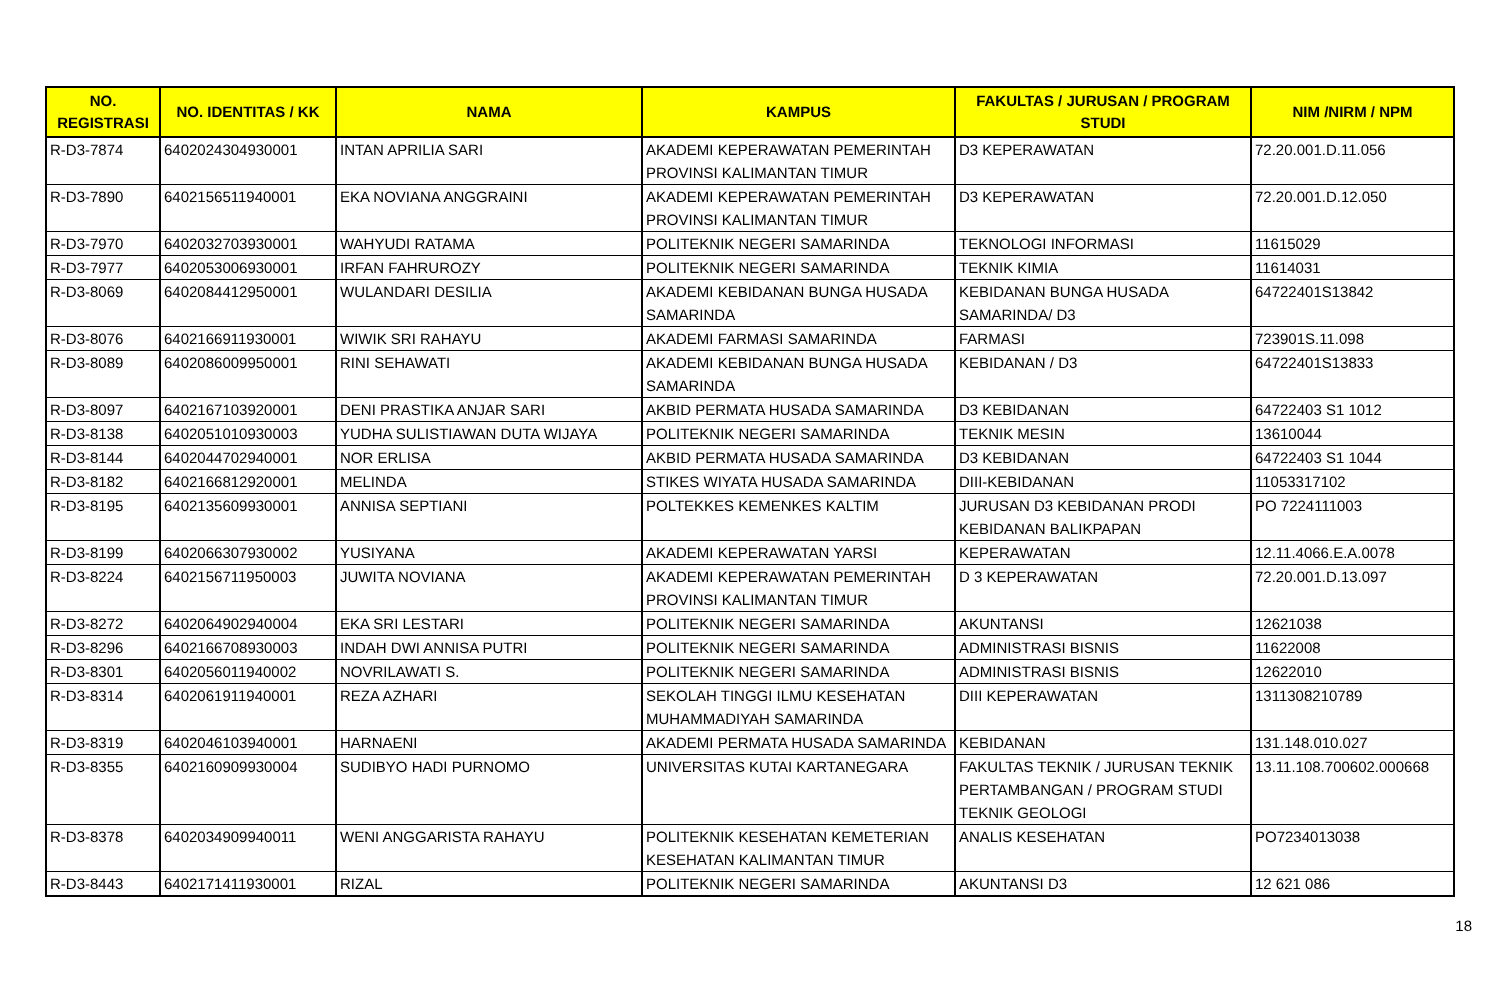| NO. REGISTRASI | NO. IDENTITAS / KK | NAMA | KAMPUS | FAKULTAS / JURUSAN / PROGRAM STUDI | NIM /NIRM / NPM |
| --- | --- | --- | --- | --- | --- |
| R-D3-7874 | 6402024304930001 | INTAN APRILIA SARI | AKADEMI KEPERAWATAN PEMERINTAH PROVINSI KALIMANTAN TIMUR | D3 KEPERAWATAN | 72.20.001.D.11.056 |
| R-D3-7890 | 6402156511940001 | EKA NOVIANA ANGGRAINI | AKADEMI KEPERAWATAN PEMERINTAH PROVINSI KALIMANTAN TIMUR | D3 KEPERAWATAN | 72.20.001.D.12.050 |
| R-D3-7970 | 6402032703930001 | WAHYUDI RATAMA | POLITEKNIK NEGERI SAMARINDA | TEKNOLOGI INFORMASI | 11615029 |
| R-D3-7977 | 6402053006930001 | IRFAN FAHRUROZY | POLITEKNIK NEGERI SAMARINDA | TEKNIK KIMIA | 11614031 |
| R-D3-8069 | 6402084412950001 | WULANDARI DESILIA | AKADEMI KEBIDANAN BUNGA HUSADA SAMARINDA | KEBIDANAN BUNGA HUSADA SAMARINDA/ D3 | 64722401S13842 |
| R-D3-8076 | 6402166911930001 | WIWIK SRI RAHAYU | AKADEMI FARMASI SAMARINDA | FARMASI | 723901S.11.098 |
| R-D3-8089 | 6402086009950001 | RINI SEHAWATI | AKADEMI KEBIDANAN BUNGA HUSADA SAMARINDA | KEBIDANAN / D3 | 64722401S13833 |
| R-D3-8097 | 6402167103920001 | DENI PRASTIKA ANJAR SARI | AKBID PERMATA HUSADA SAMARINDA | D3 KEBIDANAN | 64722403 S1 1012 |
| R-D3-8138 | 6402051010930003 | YUDHA SULISTIAWAN DUTA WIJAYA | POLITEKNIK NEGERI SAMARINDA | TEKNIK MESIN | 13610044 |
| R-D3-8144 | 6402044702940001 | NOR ERLISA | AKBID PERMATA HUSADA SAMARINDA | D3 KEBIDANAN | 64722403 S1 1044 |
| R-D3-8182 | 6402166812920001 | MELINDA | STIKES WIYATA HUSADA SAMARINDA | DIII-KEBIDANAN | 11053317102 |
| R-D3-8195 | 6402135609930001 | ANNISA SEPTIANI | POLTEKKES KEMENKES KALTIM | JURUSAN D3 KEBIDANAN PRODI KEBIDANAN BALIKPAPAN | PO 7224111003 |
| R-D3-8199 | 6402066307930002 | YUSIYANA | AKADEMI KEPERAWATAN YARSI | KEPERAWATAN | 12.11.4066.E.A.0078 |
| R-D3-8224 | 6402156711950003 | JUWITA NOVIANA | AKADEMI KEPERAWATAN PEMERINTAH PROVINSI KALIMANTAN TIMUR | D 3 KEPERAWATAN | 72.20.001.D.13.097 |
| R-D3-8272 | 6402064902940004 | EKA SRI LESTARI | POLITEKNIK NEGERI SAMARINDA | AKUNTANSI | 12621038 |
| R-D3-8296 | 6402166708930003 | INDAH DWI ANNISA PUTRI | POLITEKNIK NEGERI SAMARINDA | ADMINISTRASI BISNIS | 11622008 |
| R-D3-8301 | 6402056011940002 | NOVRILAWATI S. | POLITEKNIK NEGERI SAMARINDA | ADMINISTRASI BISNIS | 12622010 |
| R-D3-8314 | 6402061911940001 | REZA AZHARI | SEKOLAH TINGGI ILMU KESEHATAN MUHAMMADIYAH SAMARINDA | DIII KEPERAWATAN | 1311308210789 |
| R-D3-8319 | 6402046103940001 | HARNAENI | AKADEMI PERMATA HUSADA SAMARINDA | KEBIDANAN | 131.148.010.027 |
| R-D3-8355 | 6402160909930004 | SUDIBYO HADI PURNOMO | UNIVERSITAS KUTAI KARTANEGARA | FAKULTAS TEKNIK / JURUSAN TEKNIK PERTAMBANGAN / PROGRAM STUDI TEKNIK GEOLOGI | 13.11.108.700602.000668 |
| R-D3-8378 | 6402034909940011 | WENI ANGGARISTA RAHAYU | POLITEKNIK KESEHATAN KEMETERIAN KESEHATAN KALIMANTAN TIMUR | ANALIS KESEHATAN | PO7234013038 |
| R-D3-8443 | 6402171411930001 | RIZAL | POLITEKNIK NEGERI SAMARINDA | AKUNTANSI D3 | 12 621 086 |
18